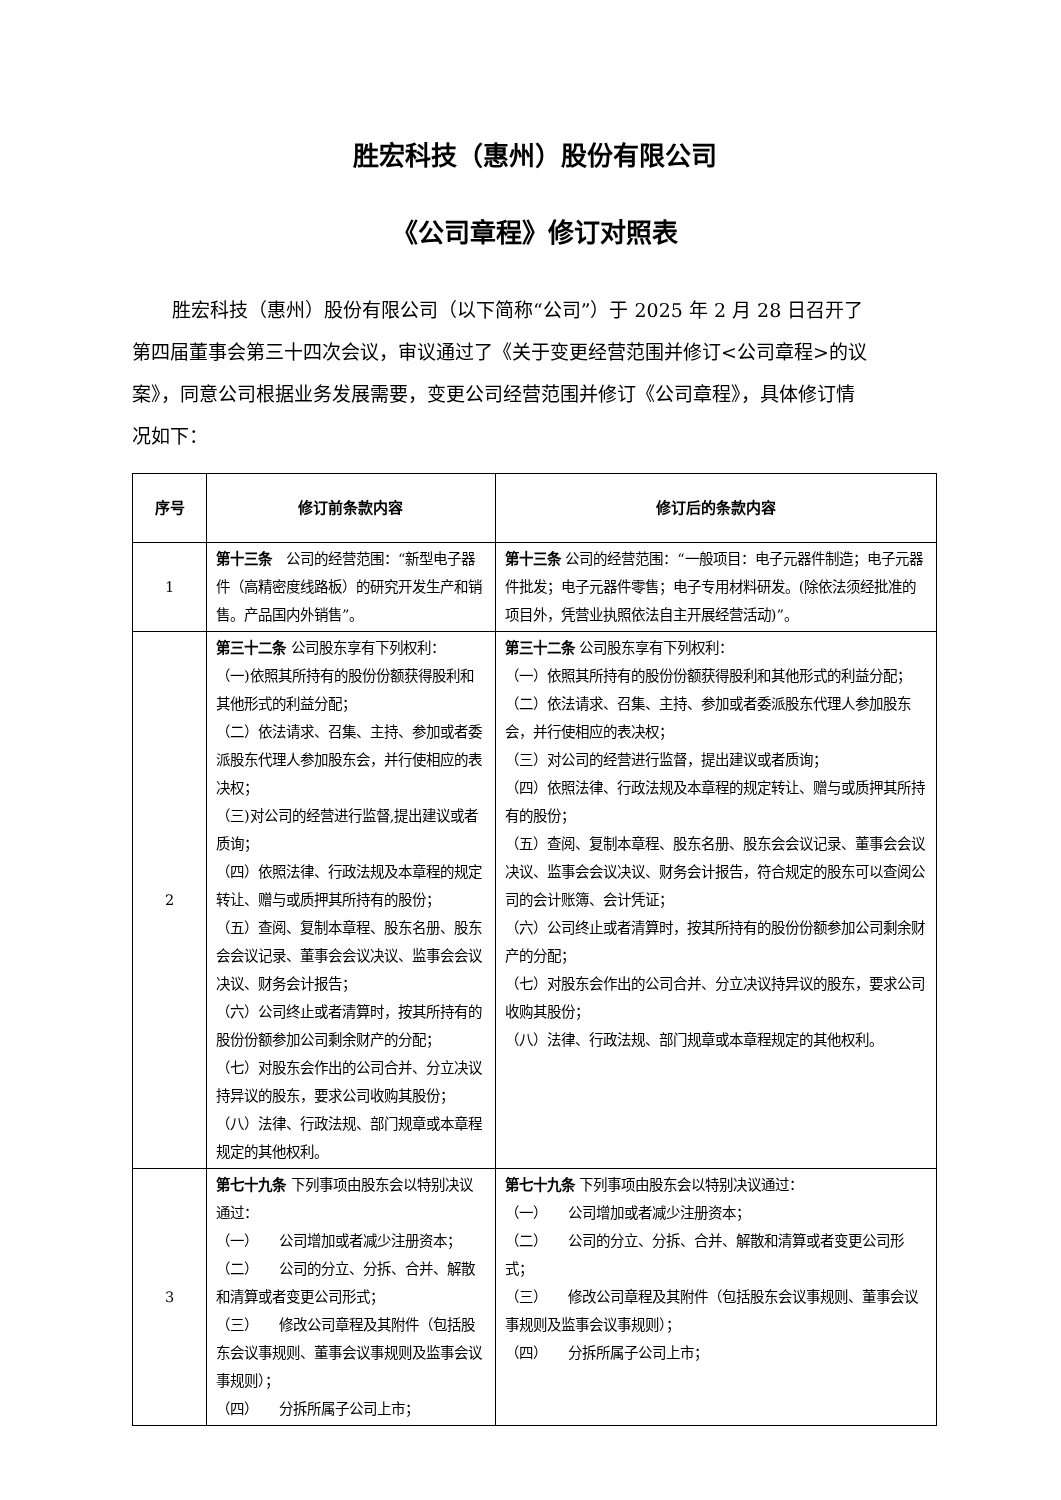胜宏科技（惠州）股份有限公司
《公司章程》修订对照表
胜宏科技（惠州）股份有限公司（以下简称“公司”）于 2025 年 2 月 28 日召开了第四届董事会第三十四次会议，审议通过了《关于变更经营范围并修订<公司章程>的议案》，同意公司根据业务发展需要，变更公司经营范围并修订《公司章程》，具体修订情况如下：
| 序号 | 修订前条款内容 | 修订后的条款内容 |
| --- | --- | --- |
| 1 | 第十三条 公司的经营范围：“新型电子器件（高精密度线路板）的研究开发生产和销售。产品国内外销售”。 | 第十三条 公司的经营范围：“一般项目：电子元器件制造；电子元器件批发；电子元器件零售；电子专用材料研发。(除依法须经批准的项目外，凭营业执照依法自主开展经营活动)”。 |
| 2 | 第三十二条 公司股东享有下列权利： （一)依照其所持有的股份份额获得股利和其他形式的利益分配； （二）依法请求、召集、主持、参加或者委派股东代理人参加股东会，并行使相应的表决权； （三)对公司的经营进行监督,提出建议或者质询； （四）依照法律、行政法规及本章程的规定转让、赠与或质押其所持有的股份； （五）查阅、复制本章程、股东名册、股东会会议记录、董事会会议决议、监事会会议决议、财务会计报告； （六）公司终止或者清算时，按其所持有的股份份额参加公司剩余财产的分配； （七）对股东会作出的公司合并、分立决议持异议的股东，要求公司收购其股份； （八）法律、行政法规、部门规章或本章程规定的其他权利。 | 第三十二条 公司股东享有下列权利： （一）依照其所持有的股份份额获得股利和其他形式的利益分配； （二）依法请求、召集、主持、参加或者委派股东代理人参加股东会，并行使相应的表决权； （三）对公司的经营进行监督，提出建议或者质询； （四）依照法律、行政法规及本章程的规定转让、赠与或质押其所持有的股份； （五）查阅、复制本章程、股东名册、股东会会议记录、董事会会议决议、监事会会议决议、财务会计报告，符合规定的股东可以查阅公司的会计账簿、会计凭证； （六）公司终止或者清算时，按其所持有的股份份额参加公司剩余财产的分配； （七）对股东会作出的公司合并、分立决议持异议的股东，要求公司收购其股份； （八）法律、行政法规、部门规章或本章程规定的其他权利。 |
| 3 | 第七十九条 下列事项由股东会以特别决议通过： （一） 公司增加或者减少注册资本； （二） 公司的分立、分拆、合并、解散和清算或者变更公司形式； （三） 修改公司章程及其附件（包括股东会议事规则、董事会议事规则及监事会议事规则）； （四） 分拆所属子公司上市； | 第七十九条 下列事项由股东会以特别决议通过： （一） 公司增加或者减少注册资本； （二） 公司的分立、分拆、合并、解散和清算或者变更公司形式； （三） 修改公司章程及其附件（包括股东会议事规则、董事会议事规则及监事会议事规则）； （四） 分拆所属子公司上市； |